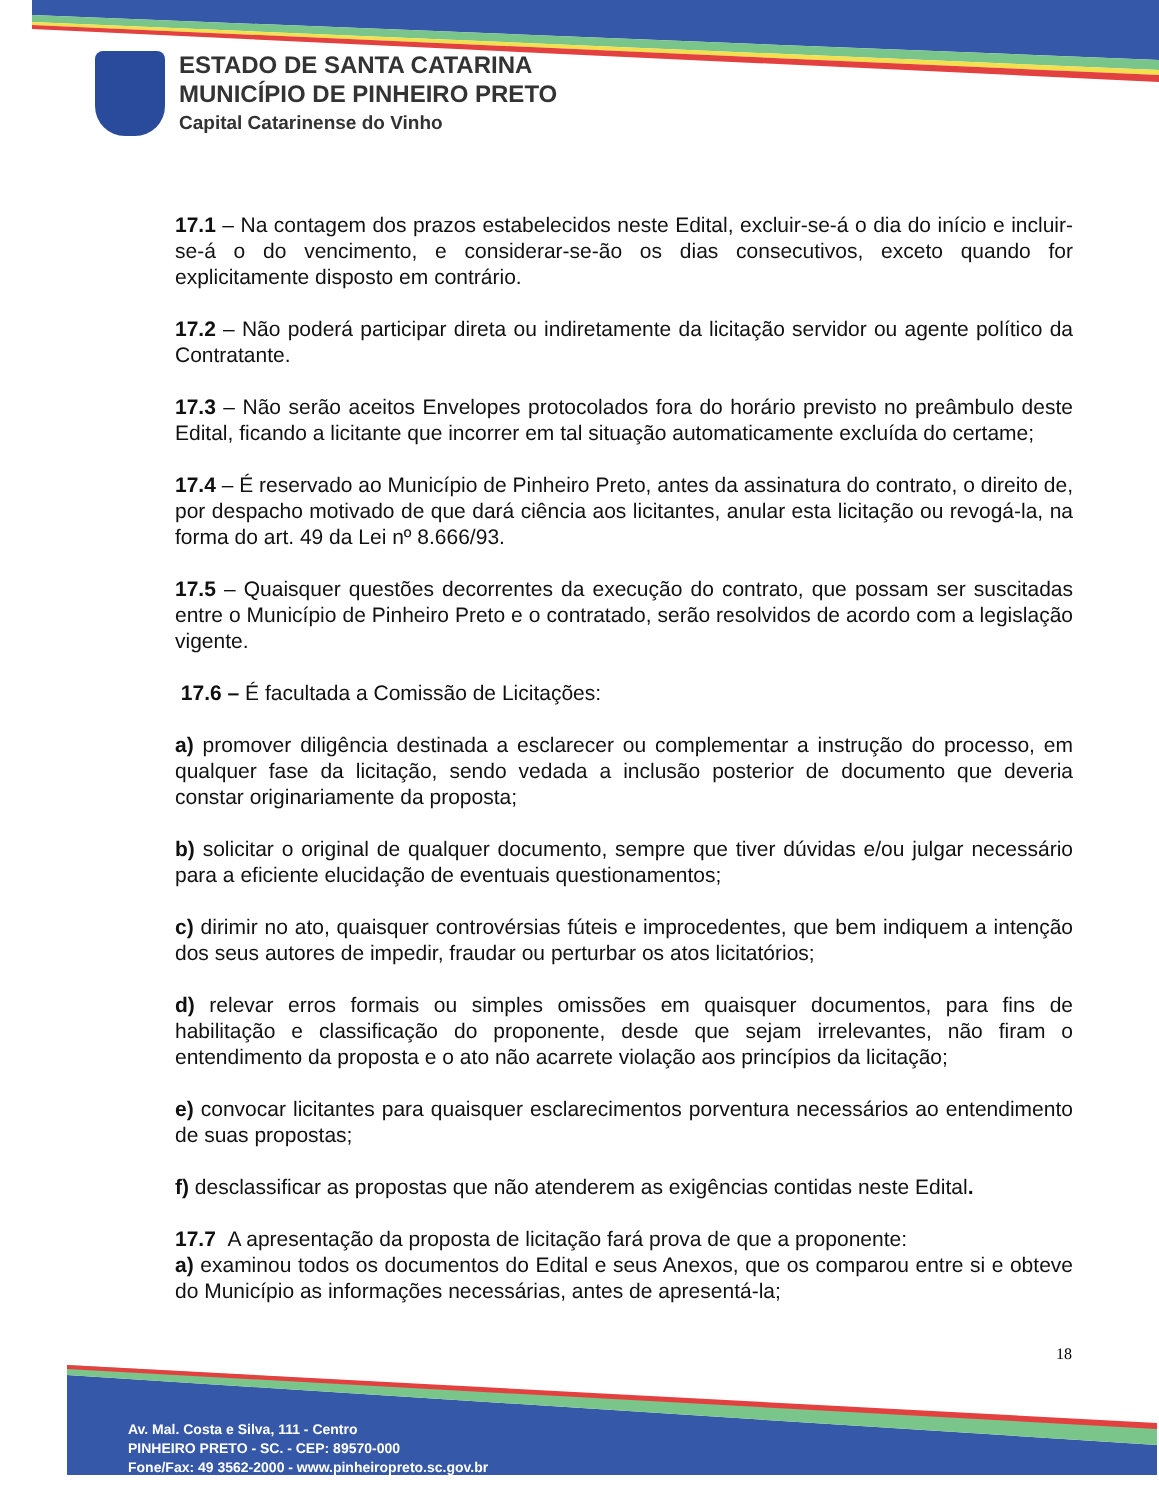ESTADO DE SANTA CATARINA
MUNICÍPIO DE PINHEIRO PRETO
Capital Catarinense do Vinho
17.1 – Na contagem dos prazos estabelecidos neste Edital, excluir-se-á o dia do início e incluir-se-á o do vencimento, e considerar-se-ão os dias consecutivos, exceto quando for explicitamente disposto em contrário.
17.2 – Não poderá participar direta ou indiretamente da licitação servidor ou agente político da Contratante.
17.3 – Não serão aceitos Envelopes protocolados fora do horário previsto no preâmbulo deste Edital, ficando a licitante que incorrer em tal situação automaticamente excluída do certame;
17.4 – É reservado ao Município de Pinheiro Preto, antes da assinatura do contrato, o direito de, por despacho motivado de que dará ciência aos licitantes, anular esta licitação ou revogá-la, na forma do art. 49 da Lei nº 8.666/93.
17.5 – Quaisquer questões decorrentes da execução do contrato, que possam ser suscitadas entre o Município de Pinheiro Preto e o contratado, serão resolvidos de acordo com a legislação vigente.
17.6 – É facultada a Comissão de Licitações:
a) promover diligência destinada a esclarecer ou complementar a instrução do processo, em qualquer fase da licitação, sendo vedada a inclusão posterior de documento que deveria constar originariamente da proposta;
b) solicitar o original de qualquer documento, sempre que tiver dúvidas e/ou julgar necessário para a eficiente elucidação de eventuais questionamentos;
c) dirimir no ato, quaisquer controvérsias fúteis e improcedentes, que bem indiquem a intenção dos seus autores de impedir, fraudar ou perturbar os atos licitatórios;
d) relevar erros formais ou simples omissões em quaisquer documentos, para fins de habilitação e classificação do proponente, desde que sejam irrelevantes, não firam o entendimento da proposta e o ato não acarrete violação aos princípios da licitação;
e) convocar licitantes para quaisquer esclarecimentos porventura necessários ao entendimento de suas propostas;
f) desclassificar as propostas que não atenderem as exigências contidas neste Edital.
17.7 A apresentação da proposta de licitação fará prova de que a proponente:
a) examinou todos os documentos do Edital e seus Anexos, que os comparou entre si e obteve do Município as informações necessárias, antes de apresentá-la;
18
Av. Mal. Costa e Silva, 111 - Centro
PINHEIRO PRETO - SC. - CEP: 89570-000
Fone/Fax: 49 3562-2000 - www.pinheiropreto.sc.gov.br